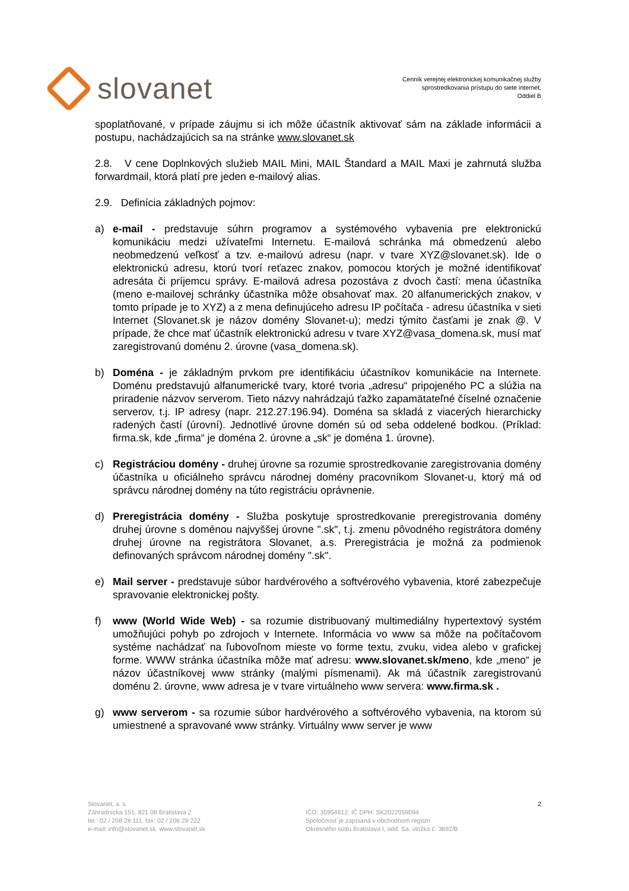slovanet
Cenník verejnej elektronickej komunikačnej služby
sprostredkovania prístupu do siete internet,
Oddiel B
spoplatňované, v prípade záujmu si ich môže účastník aktivovať sám na základe informácii a postupu, nachádzajúcich sa na stránke www.slovanet.sk
2.8. V cene Doplnkových služieb MAIL Mini, MAIL Štandard a MAIL Maxi je zahrnutá služba forwardmail, ktorá platí pre jeden e-mailový alias.
2.9. Definícia základných pojmov:
a) e-mail - predstavuje súhrn programov a systémového vybavenia pre elektronickú komunikáciu medzi užívateľmi Internetu. E-mailová schránka má obmedzenú alebo neobmedzenú veľkosť a tzv. e-mailovú adresu (napr. v tvare XYZ@slovanet.sk). Ide o elektronickú adresu, ktorú tvorí reťazec znakov, pomocou ktorých je možné identifikovať adresáta či príjemcu správy. E-mailová adresa pozostáva z dvoch častí: mena účastníka (meno e-mailovej schránky účastníka môže obsahovať max. 20 alfanumerických znakov, v tomto prípade je to XYZ) a z mena definujúceho adresu IP počítača - adresu účastníka v sieti Internet (Slovanet.sk je názov domény Slovanet-u); medzi týmito časťami je znak @. V prípade, že chce mať účastník elektronickú adresu v tvare XYZ@vasa_domena.sk, musí mať zaregistrovanú doménu 2. úrovne (vasa_domena.sk).
b) Doména - je základným prvkom pre identifikáciu účastníkov komunikácie na Internete. Doménu predstavujú alfanumerické tvary, ktoré tvoria „adresu“ pripojeného PC a slúžia na priradenie názvov serverom. Tieto názvy nahrádzajú ťažko zapamätateľné číselné označenie serverov, t.j. IP adresy (napr. 212.27.196.94). Doména sa skladá z viacerých hierarchicky radených častí (úrovní). Jednotlivé úrovne domén sú od seba oddelené bodkou. (Príklad: firma.sk, kde „firma“ je doména 2. úrovne a „sk“ je doména 1. úrovne).
c) Registráciou domény - druhej úrovne sa rozumie sprostredkovanie zaregistrovania domény účastníka u oficiálneho správcu národnej domény pracovníkom Slovanet-u, ktorý má od správcu národnej domény na túto registráciu oprávnenie.
d) Preregistrácia domény - Služba poskytuje sprostredkovanie preregistrovania domény druhej úrovne s doménou najvyššej úrovne ".sk", t.j. zmenu pôvodného registrátora domény druhej úrovne na registrátora Slovanet, a.s. Preregistrácia je možná za podmienok definovaných správcom národnej domény ".sk".
e) Mail server - predstavuje súbor hardvérového a softvérového vybavenia, ktoré zabezpečuje spravovanie elektronickej pošty.
f) www (World Wide Web) - sa rozumie distribuovaný multimediálny hypertextový systém umožňujúci pohyb po zdrojoch v Internete. Informácia vo www sa môže na počítačovom systéme nachádzať na ľubovoľnom mieste vo forme textu, zvuku, videa alebo v grafickej forme. WWW stránka účastníka môže mať adresu: www.slovanet.sk/meno, kde „meno“ je názov účastníkovej www stránky (malými písmenami). Ak má účastník zaregistrovanú doménu 2. úrovne, www adresa je v tvare virtuálneho www servera: www.firma.sk .
g) www serverom - sa rozumie súbor hardvérového a softvérového vybavenia, na ktorom sú umiestnené a spravované www stránky. Virtuálny www server je www
Slovanet, a. s.
Záhradnícka 151, 821 08 Bratislava 2
tel.: 02 / 208 28 111, fax: 02 / 208 28 222
e-mail: info@slovanet.sk, www.slovanet.sk
IČO: 35954612, IČ DPH: SK2022059094
Spoločnosť je zapísaná v obchodnom registri
Okresného súdu Bratislava I, odd. Sa, vložka č. 3692/B
2